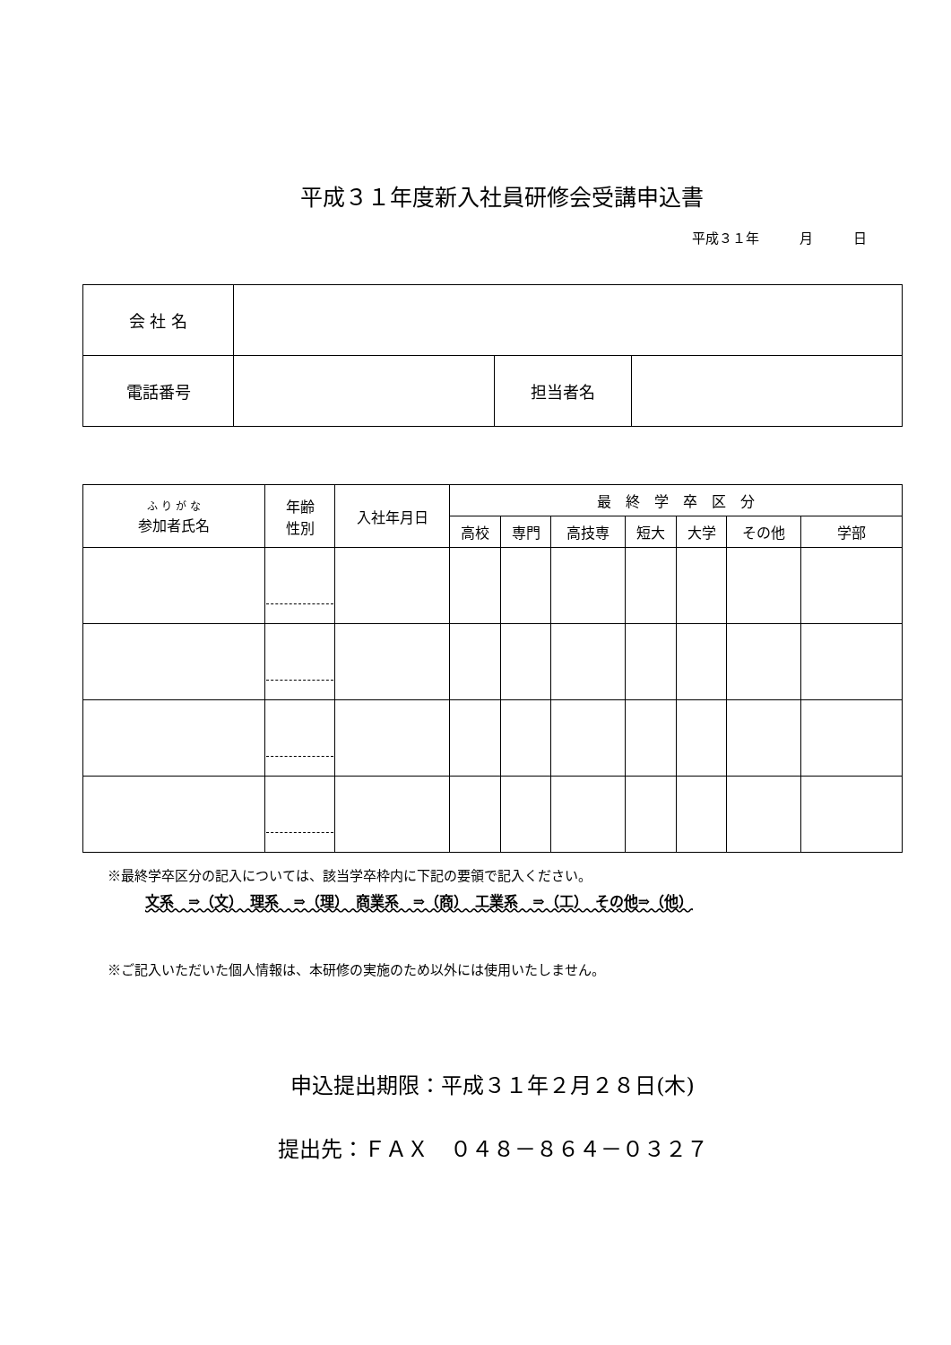平成３１年度新入社員研修会受講申込書
平成３１年　　　月　　　日
| 会 社 名 | | | |
| 電話番号 | | 担当者名 | |
| ふ り が な 参加者氏名 | 年齢 性別 | 入社年月日 | 最 終 学 卒 区 分 | | | | | | |
| --- | --- | --- | --- | --- | --- | --- | --- | --- | --- |
| | | | 高校 | 専門 | 高技専 | 短大 | 大学 | その他 | 学部 |
※最終学卒区分の記入については、該当学卒枠内に下記の要領で記入ください。
文系　⇒（文）　理系　⇒（理）　商業系　⇒（商）　工業系　⇒（工）　その他⇒（他）
※ご記入いただいた個人情報は、本研修の実施のため以外には使用いたしません。
申込提出期限：平成３１年２月２８日(木)
提出先：ＦＡＸ　０４８－８６４－０３２７